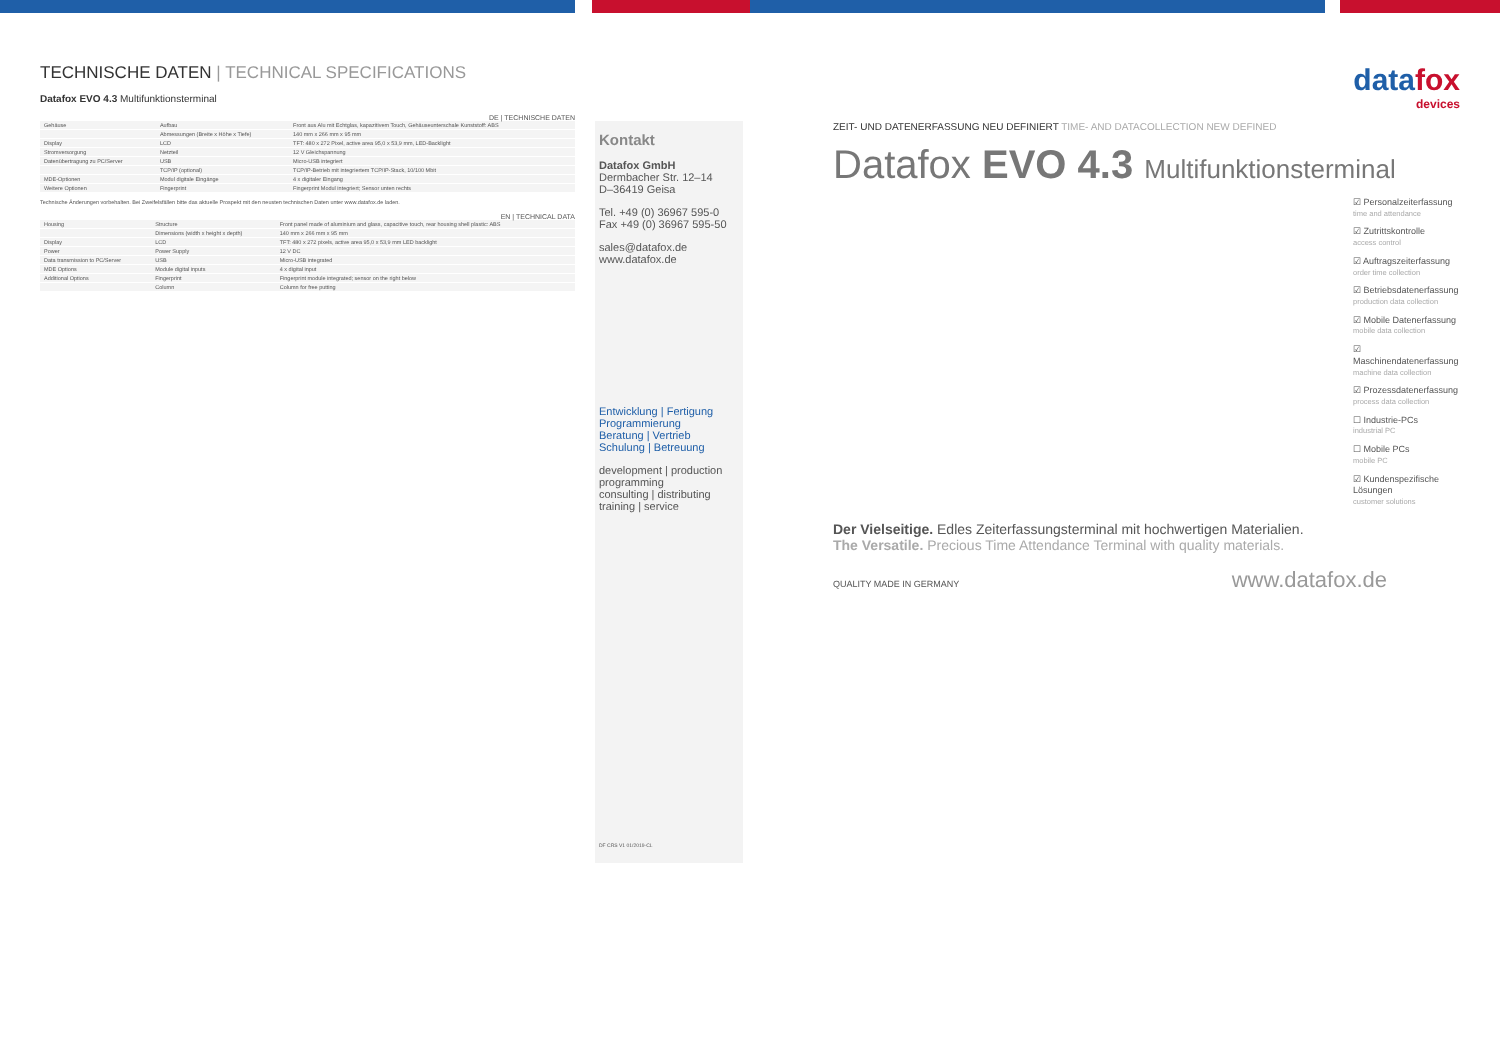TECHNISCHE DATEN | TECHNICAL SPECIFICATIONS
Datafox EVO 4.3 Multifunktionsterminal
DE | TECHNISCHE DATEN
| Gehäuse | Aufbau | Front aus Alu mit Echtglas, kapazitivem Touch, Gehäuseunterschale Kunststoff: ABS |
| | Abmessungen (Breite x Höhe x Tiefe) | 140 mm x 266 mm x 95 mm |
| Display | LCD | TFT: 480 x 272 Pixel, active area 95,0 x 53,9 mm, LED-Backlight |
| Stromversorgung | Netzteil | 12 V Gleichspannung |
| Datenübertragung zu PC/Server | USB | Micro-USB integriert |
| | TCP/IP (optional) | TCP/IP-Betrieb mit integriertem TCP/IP-Stack, 10/100 Mbit |
| MDE-Optionen | Modul digitale Eingänge | 4 x digitaler Eingang |
| Weitere Optionen | Fingerprint | Fingerprint Modul integriert; Sensor unten rechts |
Technische Änderungen vorbehalten. Bei Zweifelsfällen bitte das aktuelle Prospekt mit den neusten technischen Daten unter www.datafox.de laden.
EN | TECHNICAL DATA
| Housing | Structure | Front panel made of aluminium and glass, capacitive touch, rear housing shell plastic: ABS |
| | Dimensions (width x height x depth) | 140 mm x 266 mm x 95 mm |
| Display | LCD | TFT: 480 x 272 pixels, active area 95,0 x 53,9 mm LED backlight |
| Power | Power Supply | 12 V DC |
| Data transmission to PC/Server | USB | Micro-USB integrated |
| MDE Options | Module digital inputs | 4 x digital input |
| Additional Options | Fingerprint | Fingerprint module integrated; sensor on the right below |
| | Column | Column for free putting |
Kontakt
Datafox GmbH
Dermbacher Str. 12–14
D–36419 Geisa
Tel. +49 (0) 36967 595-0
Fax +49 (0) 36967 595-50
sales@datafox.de
www.datafox.de
Entwicklung | Fertigung
Programmierung
Beratung | Vertrieb
Schulung | Betreuung
development | production
programming
consulting | distributing
training | service
DF CRS V1 01/2019-CL
datafox
devices
ZEIT- UND DATENERFASSUNG NEU DEFINIERT TIME- AND DATACOLLECTION NEW DEFINED
Datafox EVO 4.3 Multifunktionsterminal
☑ Personalzeiterfassung
time and attendance
☑ Zutrittskontrolle
access control
☑ Auftragszeiterfassung
order time collection
☑ Betriebsdatenerfassung
production data collection
☑ Mobile Datenerfassung
mobile data collection
☑ Maschinendatenerfassung
machine data collection
☑ Prozessdatenerfassung
process data collection
☐ Industrie-PCs
industrial PC
☐ Mobile PCs
mobile PC
☑ Kundenspezifische Lösungen
customer solutions
Der Vielseitige. Edles Zeiterfassungsterminal mit hochwertigen Materialien.
The Versatile. Precious Time Attendance Terminal with quality materials.
QUALITY MADE IN GERMANY www.datafox.de